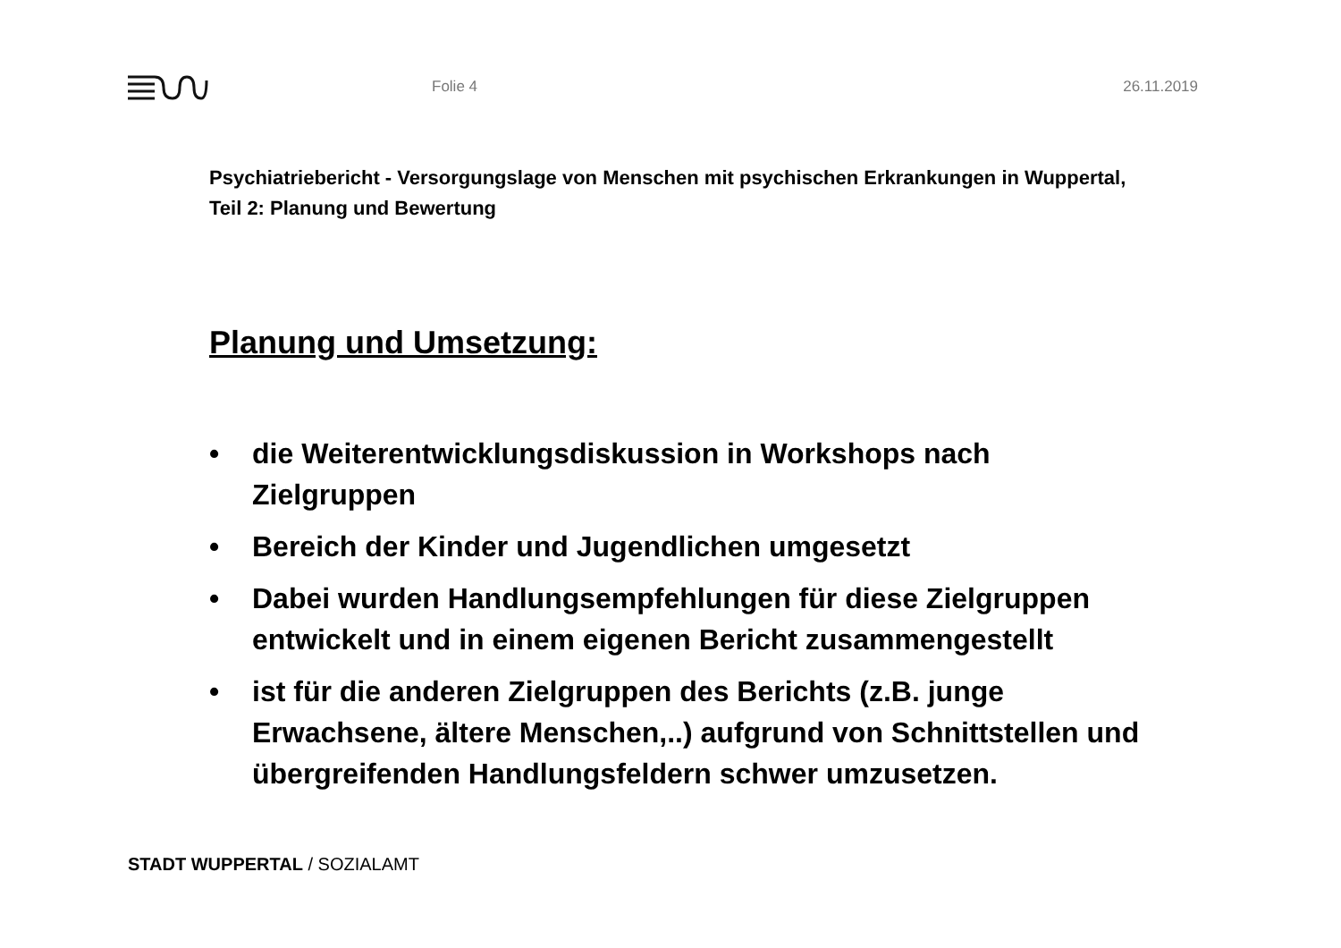Folie 4 26.11.2019
Psychiatriebericht - Versorgungslage von Menschen mit psychischen Erkrankungen in Wuppertal, Teil 2: Planung und Bewertung
Planung und Umsetzung:
• die Weiterentwicklungsdiskussion in Workshops nach Zielgruppen
• Bereich der Kinder und Jugendlichen umgesetzt
• Dabei wurden Handlungsempfehlungen für diese Zielgruppen entwickelt und in einem eigenen Bericht zusammengestellt
• ist für die anderen Zielgruppen des Berichts (z.B. junge Erwachsene, ältere Menschen,..) aufgrund von Schnittstellen und übergreifenden Handlungsfeldern schwer umzusetzen.
STADT WUPPERTAL / SOZIALAMT